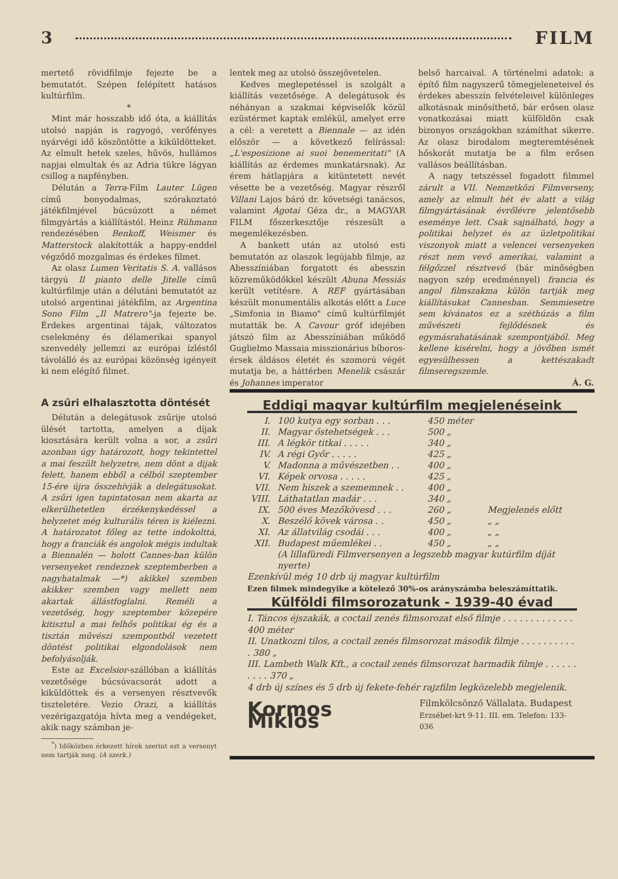3 FILM
mertető rövidfilmje fejezte be a bemutatót. Szépen felépített hatásos kultúrfilm.
*
Mint már hosszabb idő óta, a kiállítás utolsó napján is ragyogó, verőfényes nyárvégi idő köszöntötte a kiküldötteket. Az elmult hetek szeles, hűvös, hullámos napjai elmultak és az Adria tükre lágyan csillog a napfényben.
Délután a Terra-Film Lauter Lügen című bonyodalmas, szórakoztató játékfilmjével búcsúzott a német filmgyártás a kiállítástól. Heinz Rühmann rendezésében Benkoff, Weismer és Matterstock alakították a happy-enddel végződő mozgalmas és érdekes filmet.
Az olasz Lumen Veritatis S. A. vallásos tárgyú Il pianto delle Jitelle című kultúrfilmje után a délutáni bemutatót az utolsó argentinai játékfilm, az Argentina Sono Film „Il Matrero"-ja fejezte be. Érdekes argentinai tájak, változatos cselekmény és délamerikai spanyol szenvedély jellemzi az európai ízléstől távolálló és az európai közönség igényeit ki nem elégítő filmet.
lentek meg az utolsó összejövetelen.
Kedves meglepetéssel is szolgált a kiállítás vezetősége. A delegátusok és néhányan a szakmai képviselők közül ezüstérmet kaptak emlékül, amelyet erre a cél: a veretett a Biennale — az idén először — a következő felírással: „L'esposizione ai suoi benemeritati" (A kiállítás az érdemes munkatársnak). Az érem hátlapjára a kitüntetett nevét vésette be a vezetőség. Magyar részről Villani Lajos báró dr. követségi tanácsos, valamint Ágotai Géza dr., a MAGYAR FILM főszerkesztője részesült a megemlékezésben.
A bankett után az utolsó esti bemutatón az olaszok legújabb filmje, az Abesszíniában forgatott és abesszin közreműködőkkel készült Abuna Messiás került vetítésre. A REF gyártásában készült monumentális alkotás előtt a Luce „Simfonia in Biamo" című kultúrfilmjét mutatták be. A Cavour gróf idejében játszó film az Abesszíniában működő Guglielmo Massaia misszionárius bíboros-érsek áldásos életét és szomorú végét mutatja be, a háttérben Menelik császár és Johannes imperator
belső harcaival. A történelmi adatok: a építő film nagyszerű tömegjeleneteivel és érdekes abesszín felvételeivel különleges alkotásnak minősíthető, bár erősen olasz vonatkozásai miatt külföldön csak bizonyos országokban számíthat sikerre. Az olasz birodalom megteremtésének hőskorát mutatja be a film erősen vallásos beállításban.
A nagy tetszéssel fogadott filmmel zárult a VII. Nemzetközi Filmverseny, amely az elmult hét év alatt a világ filmgyártásának évrőlévre jelentősebb eseménye lett. Csak sajnálható, hogy a politikai helyzet és az üzletpolitikai viszonyok miatt a velencei versenyeken részt nem vevő amerikai, valamint a félgőzzel résztvevő (bár minőségben nagyon szép eredménnyel) francia és angol filmszakma külön tartják meg kiállításukat Cannesban. Semmiesetre sem kívánatos ez a széthúzás a film művészeti fejlődésnek és egymásrahatásának szempontjából. Meg kellene kisérelni, hogy a jövőben ismét egyesülhessen a kettészakadt filmseregszemle.
Á. G.
A zsűri elhalasztotta döntését
Délután a delegátusok zsűrije utolsó ülését tartotta, amelyen a díjak kiosztására került volna a sor, a zsűri azonban úgy határozott, hogy tekintettel a mai feszült helyzetre, nem dönt a dijak felett, hanem ebből a célból szeptember 15-ére újra összehívják a delegátusokat. A zsűri igen tapintatosan nem akarta az elkerülhetetlen érzékenykedéssel a helyzetet még kulturális téren is kiélezni. A határozatot főleg az tette indokolttá, hogy a franciák és angolok mégis indultak a Biennalén — holott Cannes-ban külön versenyeket rendeznek szeptemberben a nagyhatalmak —*) akikkel szemben akikker szemben vagy mellett nem akartak állástfoglalni. Reméli a vezetőség, hogy szeptember közepére kitisztul a mai felhős politikai ég és a tisztán művészi szempontból vezetett döntést politikai elgondolások nem befolyásolják.
Este az Excelsior-szállóban a kiállítás vezetősége búcsúvacsorát adott a kiküldöttek és a versenyen résztvevők tiszteletére. Vezio Orazi, a kiállítás vezérigazgatója hívta meg a vendégeket, akik nagy számban je-
<sup>*</sup>) Időközben érkezett hírek szerint ezt a versenyt nem tartják meg. (A szerk.)
Eddigi magyar kultúrfilm megjelenéseink
| I. | 100 kutya egy sorban . . . | 450 méter | |
| II. | Magyar őstehetségek . . . | 500 „ | |
| III. | A légkör titkai . . . . . | 340 „ | |
| IV. | A régi Győr . . . . . | 425 „ | |
| V. | Madonna a művészetben . . | 400 „ | |
| VI. | Képek orvosa . . . . . | 425 „ | |
| VII. | Nem hiszek a szememnek . . | 400 „ | |
| VIII. | Láthatatlan madár . . . | 340 „ | |
| IX. | 500 éves Mezőkövesd . . . | 260 „ | Megjelenés előtt |
| X. | Beszélő kövek városa . . | 450 „ | „ „ |
| XI. | Az állatvilág csodái . . . | 400 „ | „ „ |
| XII. | Budapest műemlékei . . | 450 „ | „ „ |
| | (A lillafüredi Filmversenyen a legszebb magyar kutúrfilm díját nyerte) | | |
Ezenkívül még 10 drb új magyar kultúrfilm
Ezen filmek mindegyike a kötelező 30%-os arányszámba beleszámíttatik.
Külföldi filmsorozatunk - 1939-40 évad
I. Táncos éjszakák, a coctail zenés filmsorozat első filmje . . . . . . . . . . . . . 400 méter
II. Unatkozni tilos, a coctail zenés filmsorozat második filmje . . . . . . . . . . . 380 „
III. Lambeth Walk Kft., a coctail zenés filmsorozat harmadik filmje . . . . . . . . . . 370 „
4 drb új színes és 5 drb új fekete-fehér rajzfilm legközelebb megjelenik.
Kormos Miklós Filmkölcsönző Vállalata. Budapest
Erzsébet-krt 9-11. III. em. Telefon: 133-036